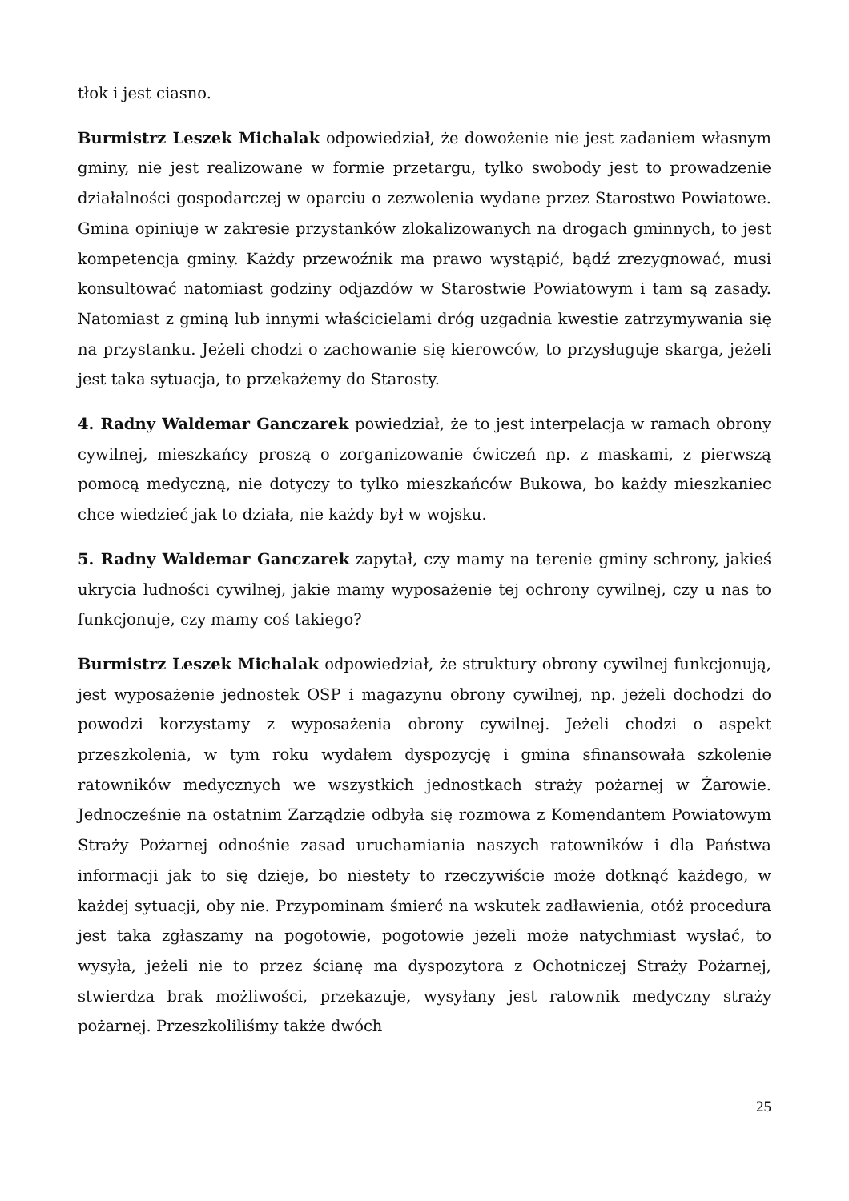tłok i jest ciasno.
Burmistrz Leszek Michalak odpowiedział, że dowożenie nie jest zadaniem własnym gminy, nie jest realizowane w formie przetargu, tylko swobody jest to prowadzenie działalności gospodarczej w oparciu o zezwolenia wydane przez Starostwo Powiatowe. Gmina opiniuje w zakresie przystanków zlokalizowanych na drogach gminnych, to jest kompetencja gminy. Każdy przewoźnik ma prawo wystąpić, bądź zrezygnować, musi konsultować natomiast godziny odjazdów w Starostwie Powiatowym i tam są zasady. Natomiast z gminą lub innymi właścicielami dróg uzgadnia kwestie zatrzymywania się na przystanku. Jeżeli chodzi o zachowanie się kierowców, to przysługuje skarga, jeżeli jest taka sytuacja, to przekażemy do Starosty.
4. Radny Waldemar Ganczarek powiedział, że to jest interpelacja w ramach obrony cywilnej, mieszkańcy proszą o zorganizowanie ćwiczeń np. z maskami, z pierwszą pomocą medyczną, nie dotyczy to tylko mieszkańców Bukowa, bo każdy mieszkaniec chce wiedzieć jak to działa, nie każdy był w wojsku.
5. Radny Waldemar Ganczarek zapytał, czy mamy na terenie gminy schrony, jakieś ukrycia ludności cywilnej, jakie mamy wyposażenie tej ochrony cywilnej, czy u nas to funkcjonuje, czy mamy coś takiego?
Burmistrz Leszek Michalak odpowiedział, że struktury obrony cywilnej funkcjonują, jest wyposażenie jednostek OSP i magazynu obrony cywilnej, np. jeżeli dochodzi do powodzi korzystamy z wyposażenia obrony cywilnej. Jeżeli chodzi o aspekt przeszkolenia, w tym roku wydałem dyspozycję i gmina sfinansowała szkolenie ratowników medycznych we wszystkich jednostkach straży pożarnej w Żarowie. Jednocześnie na ostatnim Zarządzie odbyła się rozmowa z Komendantem Powiatowym Straży Pożarnej odnośnie zasad uruchamiania naszych ratowników i dla Państwa informacji jak to się dzieje, bo niestety to rzeczywiście może dotknąć każdego, w każdej sytuacji, oby nie. Przypominam śmierć na wskutek zadławienia, otóż procedura jest taka zgłaszamy na pogotowie, pogotowie jeżeli może natychmiast wysłać, to wysyła, jeżeli nie to przez ścianę ma dyspozytora z Ochotniczej Straży Pożarnej, stwierdza brak możliwości, przekazuje, wysyłany jest ratownik medyczny straży pożarnej. Przeszkoliliśmy także dwóch
25